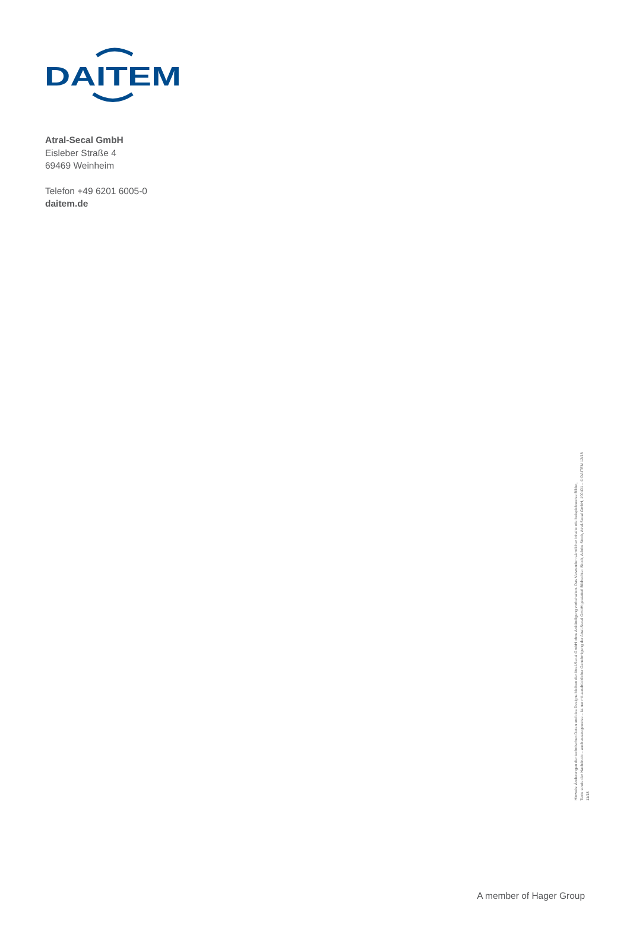DAITEM
Atral-Secal GmbH
Eisleber Straße 4
69469 Weinheim
Telefon +49 6201 6005-0
daitem.de
Hinweis: Änderungen der technischen Daten und des Designs bleiben der Atral-Secal GmbH ohne Ankündigung vorbehalten. Das Verwenden sämtlicher Inhalte wie beispielsweise Bilder,
Texte sowie der Nachdruck – auch auszugsweise – ist nur mit ausdrücklicher Genehmigung der Atral-Secal GmbH gestattet! Bildrechte: iStock, Adobe Stock, Atral-Secal GmbH, 100401 – © DAITEM 12/18
11/18
A member of Hager Group